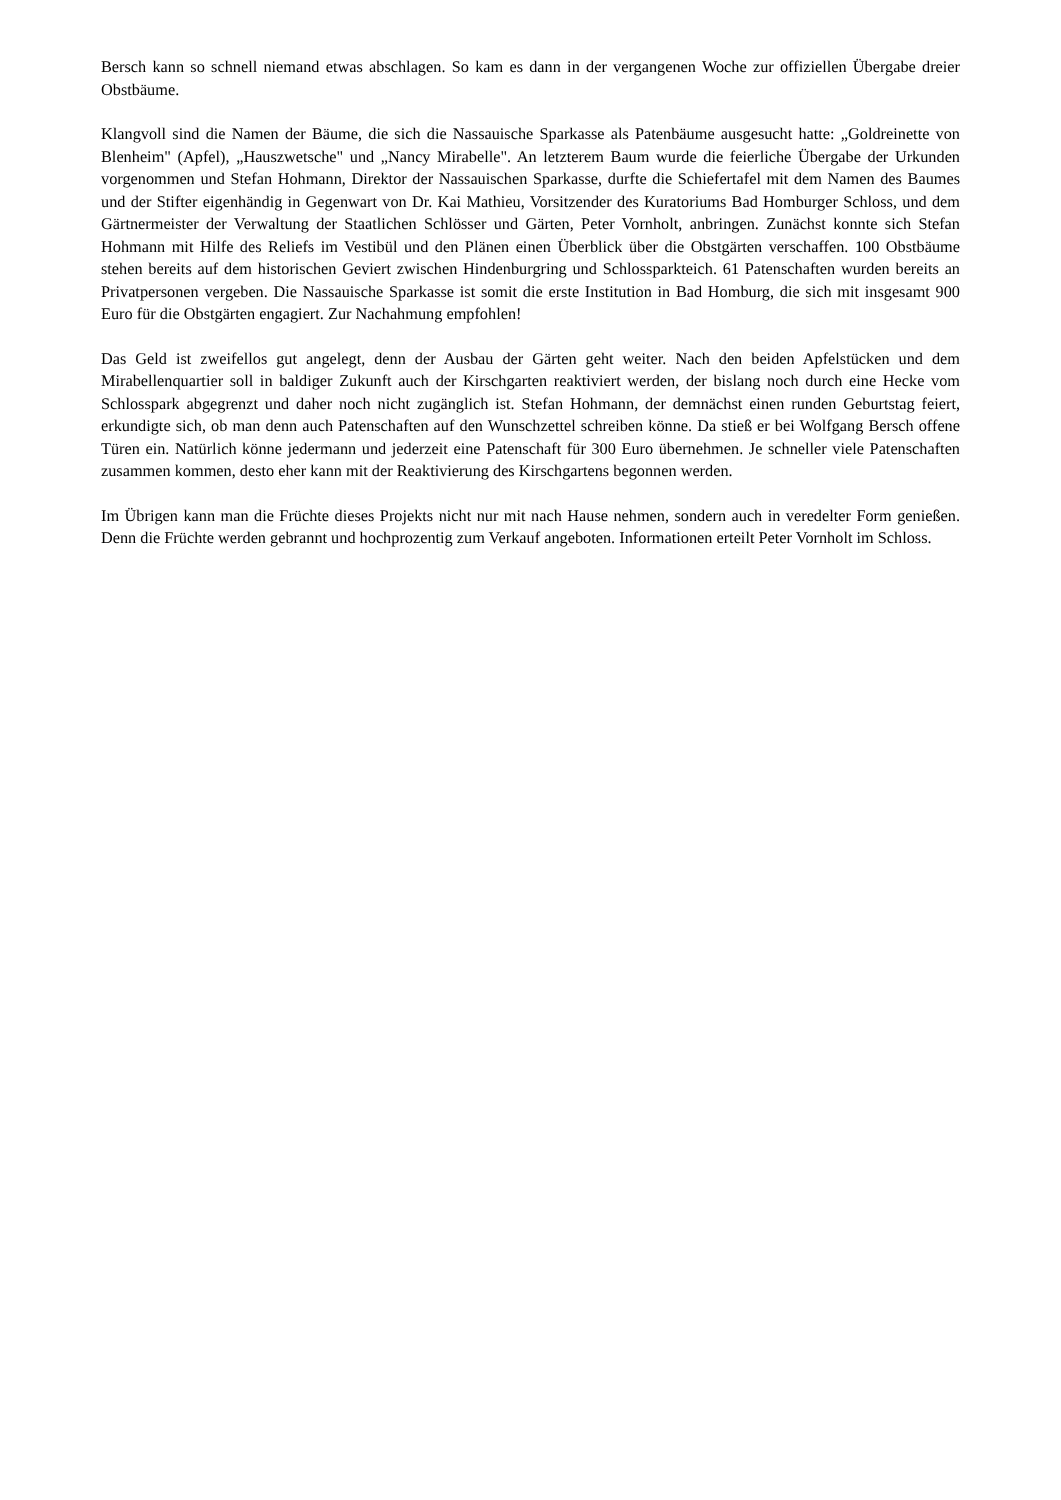Bersch kann so schnell niemand etwas abschlagen. So kam es dann in der vergangenen Woche zur offiziellen Übergabe dreier Obstbäume.
Klangvoll sind die Namen der Bäume, die sich die Nassauische Sparkasse als Patenbäume ausgesucht hatte: „Goldreinette von Blenheim" (Apfel), „Hauszwetsche" und „Nancy Mirabelle". An letzterem Baum wurde die feierliche Übergabe der Urkunden vorgenommen und Stefan Hohmann, Direktor der Nassauischen Sparkasse, durfte die Schiefertafel mit dem Namen des Baumes und der Stifter eigenhändig in Gegenwart von Dr. Kai Mathieu, Vorsitzender des Kuratoriums Bad Homburger Schloss, und dem Gärtnermeister der Verwaltung der Staatlichen Schlösser und Gärten, Peter Vornholt, anbringen. Zunächst konnte sich Stefan Hohmann mit Hilfe des Reliefs im Vestibül und den Plänen einen Überblick über die Obstgärten verschaffen. 100 Obstbäume stehen bereits auf dem historischen Geviert zwischen Hindenburgring und Schlossparkteich. 61 Patenschaften wurden bereits an Privatpersonen vergeben. Die Nassauische Sparkasse ist somit die erste Institution in Bad Homburg, die sich mit insgesamt 900 Euro für die Obstgärten engagiert. Zur Nachahmung empfohlen!
Das Geld ist zweifellos gut angelegt, denn der Ausbau der Gärten geht weiter. Nach den beiden Apfelstücken und dem Mirabellenquartier soll in baldiger Zukunft auch der Kirschgarten reaktiviert werden, der bislang noch durch eine Hecke vom Schlosspark abgegrenzt und daher noch nicht zugänglich ist. Stefan Hohmann, der demnächst einen runden Geburtstag feiert, erkundigte sich, ob man denn auch Patenschaften auf den Wunschzettel schreiben könne. Da stieß er bei Wolfgang Bersch offene Türen ein. Natürlich könne jedermann und jederzeit eine Patenschaft für 300 Euro übernehmen. Je schneller viele Patenschaften zusammen kommen, desto eher kann mit der Reaktivierung des Kirschgartens begonnen werden.
Im Übrigen kann man die Früchte dieses Projekts nicht nur mit nach Hause nehmen, sondern auch in veredelter Form genießen. Denn die Früchte werden gebrannt und hochprozentig zum Verkauf angeboten. Informationen erteilt Peter Vornholt im Schloss.